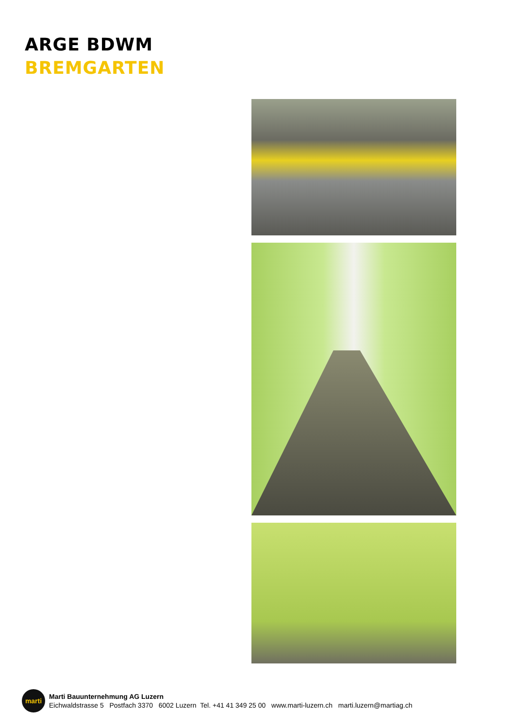ARGE BDWM
BREMGARTEN
marti
Marti Bauunternehmung AG Luzern
Eichwaldstrasse 5 Postfach 3370 6002 Luzern Tel. +41 41 349 25 00 www.marti-luzern.ch marti.luzern@martiag.ch